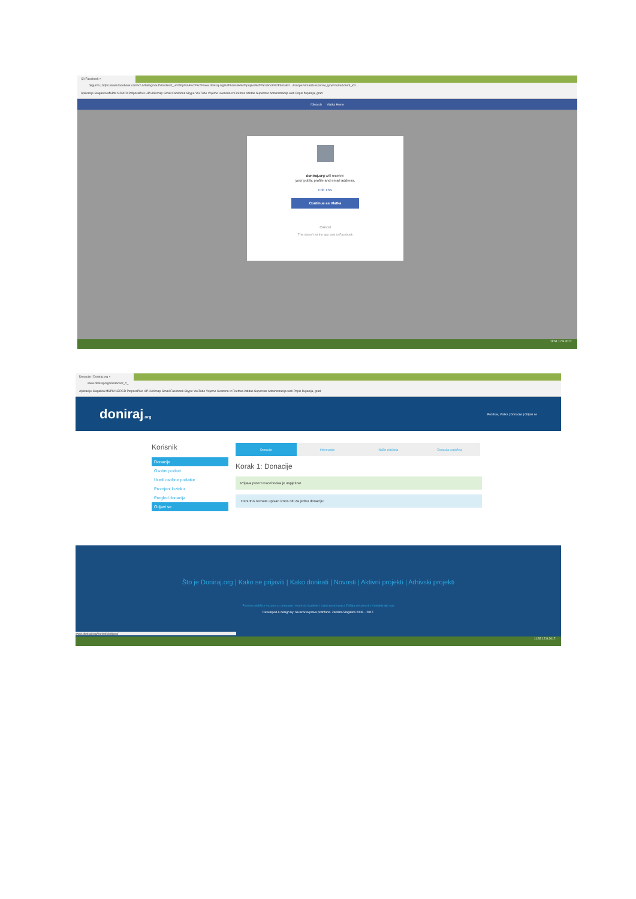(3) Facebook ×
Sigurno | https://www.facebook.com/v2.6/dialog/oauth?redirect_uri=http%3A%2F%2Fwww.doniraj.org%2Fkorisnik%2Fprijava%2Ffacebook%2F&state=...&scope=email&response_type=code&client_id=...
Aplikacije Slagalica MSPM NZRCD PotporaPlus HP HAKmap Gmail Facebook Skype YouTube Vrijeme Uvezeno iz Firefoxa Adidas Superstar Administracija web Popis županija, grad
f Search Vlatka Home
doniraj.org will receive:
your public profile and email address.
Edit This
Continue as Vlatka
Cancel
This doesn't let the app post to Facebook
11:51 17.8.2017.
Donacije | Doniraj.org ×
www.doniraj.org/kosarica/#_=_
Aplikacije Slagalica MSPM NZRCD PotporaPlus HP HAKmap Gmail Facebook Skype YouTube Vrijeme Uvezeno iz Firefoxa Adidas Superstar Administracija web Popis županija, grad
doniraj.org
Pozdrav, Vlatka | Donacije | Odjavi se
Korisnik
Donacije
Osobni podaci
Uredi osobne podatke
Promjeni lozinku
Pregled donacija
Odjavi se
Donacije Informacije Način plaćanja Donacija uspješna
Korak 1: Donacije
Prijava putem Facebooka je uspješna!
Trenutno nemate upisan iznos niti za jednu donaciju!
Što je Doniraj.org | Kako se prijaviti | Kako donirati | Novosti | Aktivni projekti | Arhivski projekti
Porezne olakšice vezane uz doniranje | Kontrola kvalitete | Uvjeti poslovanja | Zaštita privatnosti | Kontaktirajte nas
Developed & design by: SLink Sva prava pridržana. Zaklada Slagalica 2009. - 2017.
www.doniraj.org/korisnik/odjava/
11:52 17.8.2017.